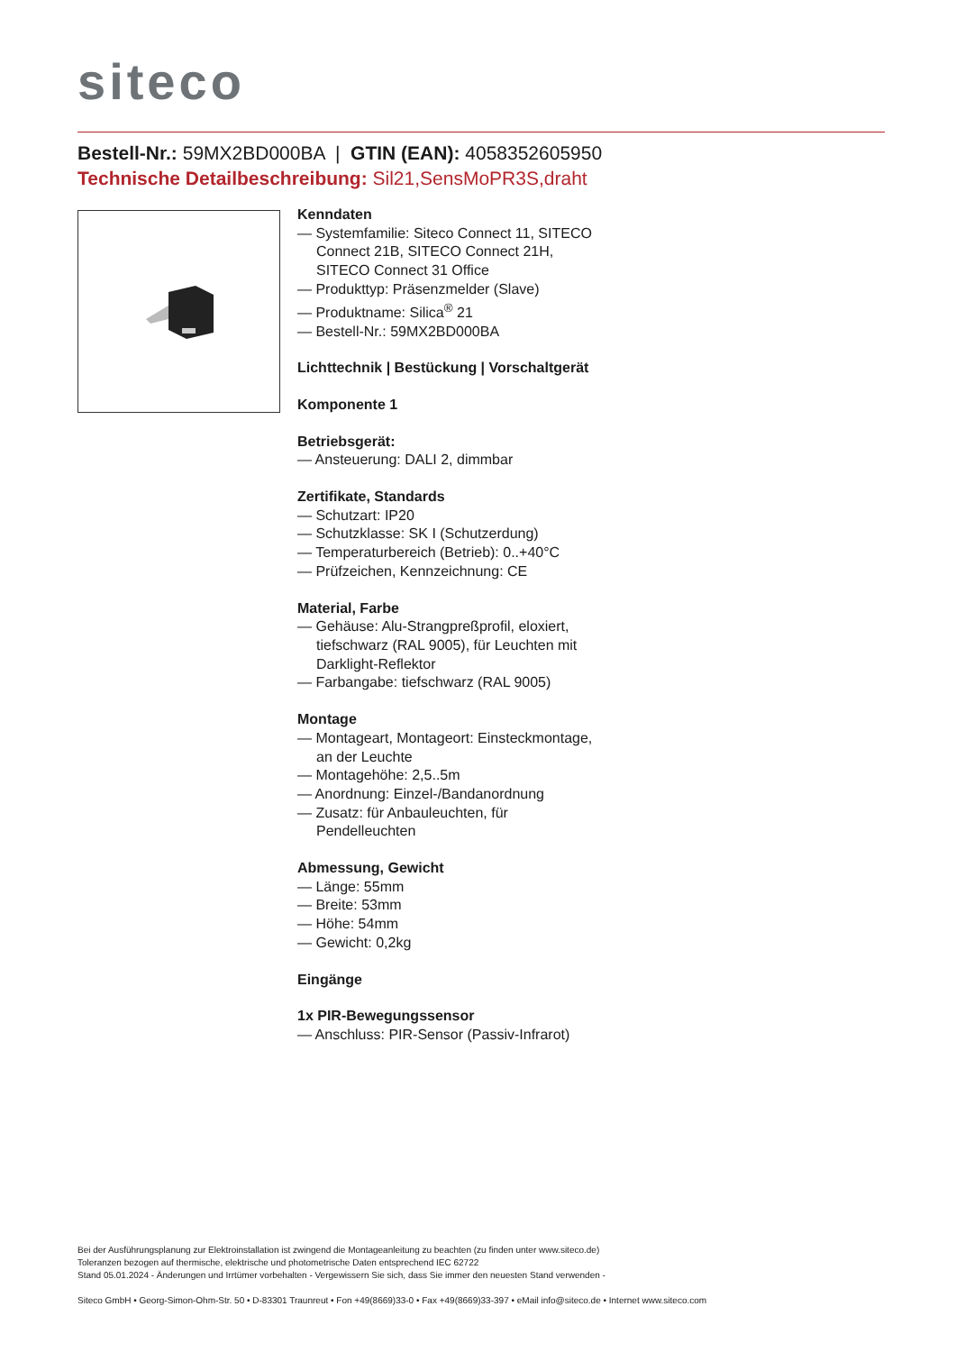siteco
Bestell-Nr.: 59MX2BD000BA | GTIN (EAN): 4058352605950
Technische Detailbeschreibung: Sil21,SensMoPR3S,draht
Kenndaten
— Systemfamilie: Siteco Connect 11, SITECO Connect 21B, SITECO Connect 21H, SITECO Connect 31 Office
— Produkttyp: Präsenzmelder (Slave)
— Produktname: Silica<sup>®</sup> 21
— Bestell-Nr.: 59MX2BD000BA
Lichttechnik | Bestückung | Vorschaltgerät
Komponente 1
Betriebsgerät:
— Ansteuerung: DALI 2, dimmbar
Zertifikate, Standards
— Schutzart: IP20
— Schutzklasse: SK I (Schutzerdung)
— Temperaturbereich (Betrieb): 0..+40°C
— Prüfzeichen, Kennzeichnung: CE
Material, Farbe
— Gehäuse: Alu-Strangpreßprofil, eloxiert, tiefschwarz (RAL 9005), für Leuchten mit Darklight-Reflektor
— Farbangabe: tiefschwarz (RAL 9005)
Montage
— Montageart, Montageort: Einsteckmontage, an der Leuchte
— Montagehöhe: 2,5..5m
— Anordnung: Einzel-/Bandanordnung
— Zusatz: für Anbauleuchten, für Pendelleuchten
Abmessung, Gewicht
— Länge: 55mm
— Breite: 53mm
— Höhe: 54mm
— Gewicht: 0,2kg
Eingänge
1x PIR-Bewegungssensor
— Anschluss: PIR-Sensor (Passiv-Infrarot)
Bei der Ausführungsplanung zur Elektroinstallation ist zwingend die Montageanleitung zu beachten (zu finden unter www.siteco.de)
Toleranzen bezogen auf thermische, elektrische und photometrische Daten entsprechend IEC 62722
Stand 05.01.2024 - Änderungen und Irrtümer vorbehalten - Vergewissern Sie sich, dass Sie immer den neuesten Stand verwenden -
Siteco GmbH • Georg-Simon-Ohm-Str. 50 • D-83301 Traunreut • Fon +49(8669)33-0 • Fax +49(8669)33-397 • eMail info@siteco.de • Internet www.siteco.com